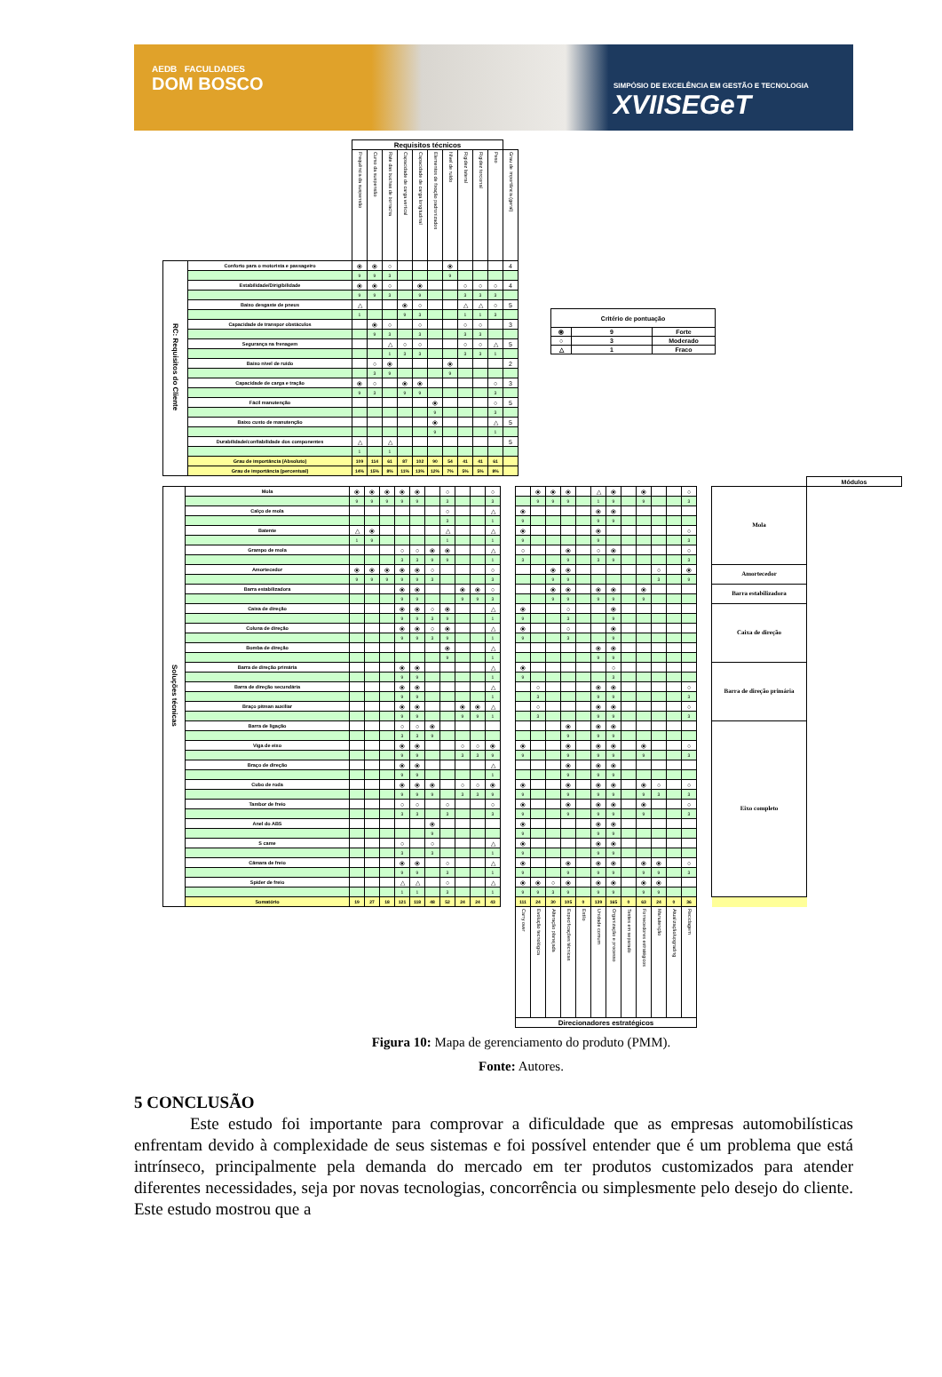AEDB FACULDADES
DOM BOSCO
SIMPÓSIO DE EXCELÊNCIA EM GESTÃO E TECNOLOGIA
XVIISEGeT
| | | Requisitos técnicos | | | | | | | | | | |
| | | Frequência da suspensão | Curso da suspensão | Rate das buchas de borracha | Capacidade de carga vertical | Capacidade de carga longitudinal | Elementos de fixação padronizados | Nível de ruído | Rigidez lateral | Rigidez torcional | Peso | Grau de importância (geral) |
| RC: Requisitos do Cliente | Conforto para o motorista e passageiro | ⦿ | ⦿ | ○ | | | | ⦿ | | | | 4 |
| | | 9 | 9 | 3 | | | | 9 | | | | |
| | Estabilidade/Dirigibilidade | ⦿ | ⦿ | ○ | | ⦿ | | | ○ | ○ | ○ | 4 |
| | | 9 | 9 | 3 | | 9 | | | 3 | 3 | 3 | |
| | Baixo desgaste de pneus | △ | | | ⦿ | ○ | | | △ | △ | ○ | 5 |
| | | 1 | | | 9 | 3 | | | 1 | 1 | 3 | |
| | Capacidade de transpor obstáculos | | ⦿ | ○ | | ○ | | | ○ | ○ | | 3 |
| | | | 9 | 3 | | 3 | | | 3 | 3 | | |
| | Segurança na frenagem | | | △ | ○ | ○ | | | ○ | ○ | △ | 5 |
| | | | | 1 | 3 | 3 | | | 3 | 3 | 1 | |
| | Baixo nível de ruído | | ○ | ⦿ | | | | ⦿ | | | | 2 |
| | | | 3 | 9 | | | | 9 | | | | |
| | Capacidade de carga e tração | ⦿ | ○ | | ⦿ | ⦿ | | | | | ○ | 3 |
| | | 9 | 3 | | 9 | 9 | | | | | 3 | |
| | Fácil manutenção | | | | | | ⦿ | | | | ○ | 5 |
| | | | | | | | 9 | | | | 3 | |
| | Baixo custo de manutenção | | | | | | ⦿ | | | | △ | 5 |
| | | | | | | | 9 | | | | 1 | |
| | Durabilidade/confiabilidade dos componentes | △ | | △ | | | | | | | | 5 |
| | | 1 | | 1 | | | | | | | | |
| | Grau de importância (Absoluto) | 109 | 114 | 61 | 87 | 102 | 90 | 54 | 41 | 41 | 61 | |
| | Grau de importância (percentual) | 14% | 15% | 8% | 11% | 13% | 12% | 7% | 5% | 5% | 8% | |
| Critério de pontuação | | |
| --- | --- | --- |
| ⦿ | 9 | Forte |
| ○ | 3 | Moderado |
| △ | 1 | Fraco |
| | | | | | | | | | | | | | | | | | | | | | | | | | | | Módulos |
| Soluções técnicas | Mola | ⦿ | ⦿ | ⦿ | ⦿ | ⦿ | | ○ | | | ○ | | | ⦿ | ⦿ | ⦿ | | △ | ⦿ | | ⦿ | | | ○ | | Mola | |
| | | 9 | 9 | 9 | 9 | 9 | | 3 | | | 3 | | | 9 | 9 | 9 | | 1 | 9 | | 9 | | | 3 | | | |
| | Calço de mola | | | | | | | ○ | | | △ | | ⦿ | | | | | ⦿ | ⦿ | | | | | | | | |
| | | | | | | | | 3 | | | 1 | | 9 | | | | | 9 | 9 | | | | | | | | |
| | Batente | △ | ⦿ | | | | | △ | | | △ | | ⦿ | | | | | ⦿ | | | | | | ○ | | | |
| | | 1 | 9 | | | | | 1 | | | 1 | | 9 | | | | | 9 | | | | | | 3 | | | |
| | Grampo de mola | | | | ○ | ○ | ⦿ | ⦿ | | | △ | | ○ | | | ⦿ | | ○ | ⦿ | | | | | ○ | | | |
| | | | | | 3 | 3 | 9 | 9 | | | 1 | | 3 | | | 9 | | 3 | 9 | | | | | 3 | | | |
| | Amortecedor | ⦿ | ⦿ | ⦿ | ⦿ | ⦿ | ○ | | | | ○ | | | | ⦿ | ⦿ | | | | | | ○ | | ⦿ | | Amortecedor | |
| | | 9 | 9 | 9 | 9 | 9 | 3 | | | | 3 | | | | 9 | 9 | | | | | | 3 | | 9 | | | |
| | Barra estabilizadora | | | | ⦿ | ⦿ | | | ⦿ | ⦿ | ○ | | | | ⦿ | ⦿ | | ⦿ | ⦿ | | ⦿ | | | | | Barra estabilizadora | |
| | | | | | 9 | 9 | | | 9 | 9 | 3 | | | | 9 | 9 | | 9 | 9 | | 9 | | | | | | |
| | Caixa de direção | | | | ⦿ | ⦿ | ○ | ⦿ | | | △ | | ⦿ | | | ○ | | | ⦿ | | | | | | | Caixa de direção | |
| | | | | | 9 | 9 | 3 | 9 | | | 1 | | 9 | | | 3 | | | 9 | | | | | | | | |
| | Coluna de direção | | | | ⦿ | ⦿ | ○ | ⦿ | | | △ | | ⦿ | | | ○ | | | ⦿ | | | | | | | | |
| | | | | | 9 | 9 | 3 | 9 | | | 1 | | 9 | | | 3 | | | 9 | | | | | | | | |
| | Bomba de direção | | | | | | | ⦿ | | | △ | | | | | | | ⦿ | ⦿ | | | | | | | | |
| | | | | | | | | 9 | | | 1 | | | | | | | 9 | 9 | | | | | | | | |
| | Barra de direção primária | | | | ⦿ | ⦿ | | | | | △ | | ⦿ | | | | | | ○ | | | | | | | Barra de direção primária | |
| | | | | | 9 | 9 | | | | | 1 | | 9 | | | | | | 3 | | | | | | | | |
| | Barra de direção secundária | | | | ⦿ | ⦿ | | | | | △ | | | ○ | | | | ⦿ | ⦿ | | | | | ○ | | | |
| | | | | | 9 | 9 | | | | | 1 | | | 3 | | | | 9 | 9 | | | | | 3 | | | |
| | Braço pitman auxiliar | | | | ⦿ | ⦿ | | | ⦿ | ⦿ | △ | | | ○ | | | | ⦿ | ⦿ | | | | | ○ | | | |
| | | | | | 9 | 9 | | | 9 | 9 | 1 | | | 3 | | | | 9 | 9 | | | | | 3 | | | |
| | Barra de ligação | | | | ○ | ○ | ⦿ | | | | | | | | | ⦿ | | ⦿ | ⦿ | | | | | | | Eixo completo | |
| | | | | | 3 | 3 | 9 | | | | | | | | | 9 | | 9 | 9 | | | | | | | | |
| | Viga de eixo | | | | ⦿ | ⦿ | | | ○ | ○ | ⦿ | | ⦿ | | | ⦿ | | ⦿ | ⦿ | | ⦿ | | | ○ | | | |
| | | | | | 9 | 9 | | | 3 | 3 | 9 | | 9 | | | 9 | | 9 | 9 | | 9 | | | 3 | | | |
| | Braço de direção | | | | ⦿ | ⦿ | | | | | △ | | | | | ⦿ | | ⦿ | ⦿ | | | | | | | | |
| | | | | | 9 | 9 | | | | | 1 | | | | | 9 | | 9 | 9 | | | | | | | | |
| | Cubo de roda | | | | ⦿ | ⦿ | ⦿ | | ○ | ○ | ⦿ | | ⦿ | | | ⦿ | | ⦿ | ⦿ | | ⦿ | ○ | | ○ | | | |
| | | | | | 9 | 9 | 9 | | 3 | 3 | 9 | | 9 | | | 9 | | 9 | 9 | | 9 | 3 | | 3 | | | |
| | Tambor de freio | | | | ○ | ○ | | ○ | | | ○ | | ⦿ | | | ⦿ | | ⦿ | ⦿ | | ⦿ | | | ○ | | | |
| | | | | | 3 | 3 | | 3 | | | 3 | | 9 | | | 9 | | 9 | 9 | | 9 | | | 3 | | | |
| | Anel do ABS | | | | | | ⦿ | | | | | | ⦿ | | | | | ⦿ | ⦿ | | | | | | | | |
| | | | | | | | 9 | | | | | | 9 | | | | | 9 | 9 | | | | | | | | |
| | S came | | | | ○ | | ○ | | | | △ | | ⦿ | | | | | ⦿ | ⦿ | | | | | | | | |
| | | | | | 3 | | 3 | | | | 1 | | 9 | | | | | 9 | 9 | | | | | | | | |
| | Câmara de freio | | | | ⦿ | ⦿ | | ○ | | | △ | | ⦿ | | | ⦿ | | ⦿ | ⦿ | | ⦿ | ⦿ | | ○ | | | |
| | | | | | 9 | 9 | | 3 | | | 1 | | 9 | | | 9 | | 9 | 9 | | 9 | 9 | | 3 | | | |
| | Spider de freio | | | | △ | △ | | ○ | | | △ | | ⦿ | ⦿ | ○ | ⦿ | | ⦿ | ⦿ | | ⦿ | ⦿ | | | | | |
| | | | | | 1 | 1 | | 3 | | | 1 | | 9 | 9 | 3 | 9 | | 9 | 9 | | 9 | 9 | | | | | |
| | Somatório | 19 | 27 | 18 | 121 | 118 | 48 | 52 | 24 | 24 | 43 | | 111 | 24 | 30 | 105 | 0 | 139 | 165 | 0 | 63 | 24 | 0 | 36 | | | |
| | | | | | | | | | | | | | Carry over | Evolução tecnológica | Alteração planejada | Especificações técnicas | Estilo | Unidade comum | Organização e processo | Testes em separado | Fornecedores estratégicos | Manutenção | Atualização/upgrading | Reciclagem | | | |
| | | | | | | | | | | | | | Direcionadores estratégicos | | | | | | | | | | | | | | |
Figura 10: Mapa de gerenciamento do produto (PMM).
Fonte: Autores.
5 CONCLUSÃO
Este estudo foi importante para comprovar a dificuldade que as empresas automobilísticas enfrentam devido à complexidade de seus sistemas e foi possível entender que é um problema que está intrínseco, principalmente pela demanda do mercado em ter produtos customizados para atender diferentes necessidades, seja por novas tecnologias, concorrência ou simplesmente pelo desejo do cliente. Este estudo mostrou que a